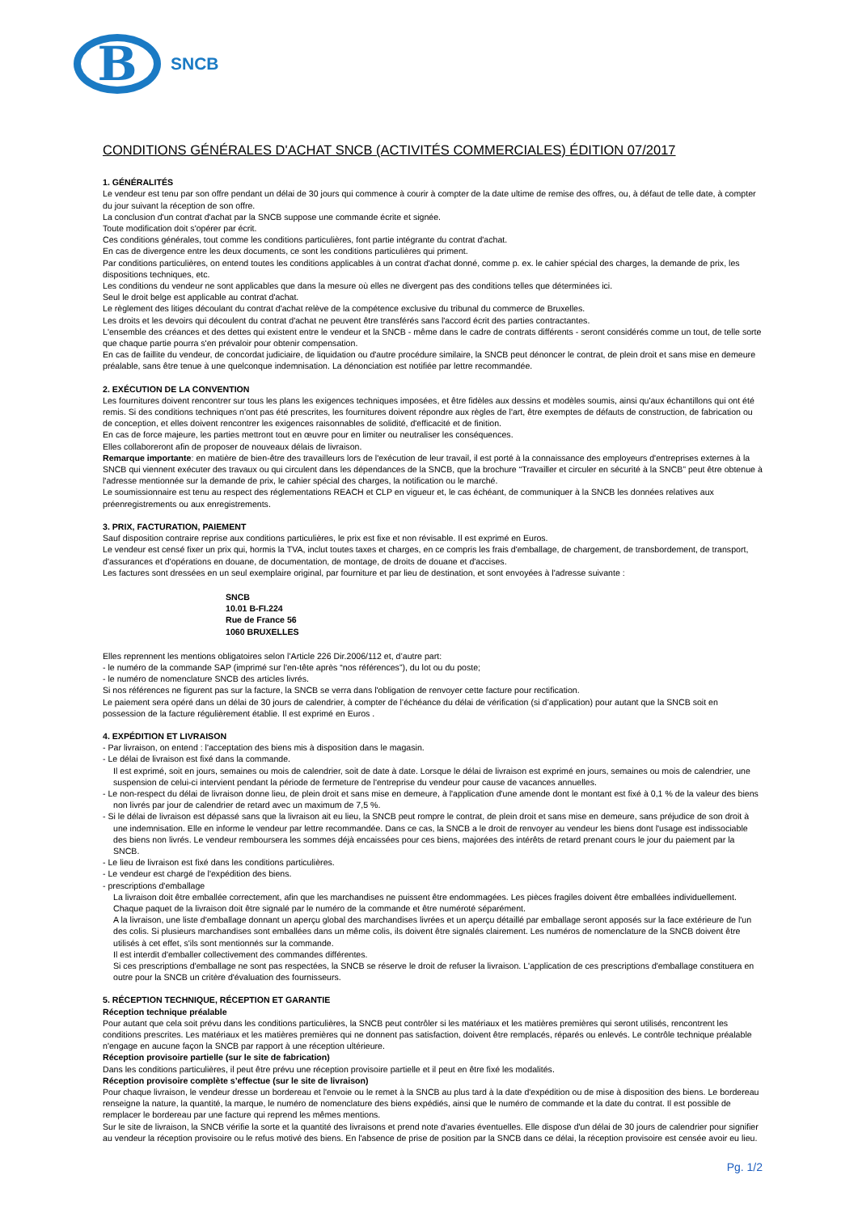B
SNCB
CONDITIONS GÉNÉRALES D'ACHAT SNCB (ACTIVITÉS COMMERCIALES) ÉDITION 07/2017
1. GÉNÉRALITÉS
Le vendeur est tenu par son offre pendant un délai de 30 jours qui commence à courir à compter de la date ultime de remise des offres, ou, à défaut de telle date, à compter du jour suivant la réception de son offre.
La conclusion d'un contrat d'achat par la SNCB suppose une commande écrite et signée.
Toute modification doit s'opérer par écrit.
Ces conditions générales, tout comme les conditions particulières, font partie intégrante du contrat d'achat.
En cas de divergence entre les deux documents, ce sont les conditions particulières qui priment.
Par conditions particulières, on entend toutes les conditions applicables à un contrat d'achat donné, comme p. ex. le cahier spécial des charges, la demande de prix, les dispositions techniques, etc.
Les conditions du vendeur ne sont applicables que dans la mesure où elles ne divergent pas des conditions telles que déterminées ici.
Seul le droit belge est applicable au contrat d'achat.
Le règlement des litiges découlant du contrat d'achat relève de la compétence exclusive du tribunal du commerce de Bruxelles.
Les droits et les devoirs qui découlent du contrat d'achat ne peuvent être transférés sans l'accord écrit des parties contractantes.
L'ensemble des créances et des dettes qui existent entre le vendeur et la SNCB - même dans le cadre de contrats différents - seront considérés comme un tout, de telle sorte que chaque partie pourra s'en prévaloir pour obtenir compensation.
En cas de faillite du vendeur, de concordat judiciaire, de liquidation ou d'autre procédure similaire, la SNCB peut dénoncer le contrat, de plein droit et sans mise en demeure préalable, sans être tenue à une quelconque indemnisation. La dénonciation est notifiée par lettre recommandée.
2. EXÉCUTION DE LA CONVENTION
Les fournitures doivent rencontrer sur tous les plans les exigences techniques imposées, et être fidèles aux dessins et modèles soumis, ainsi qu'aux échantillons qui ont été remis. Si des conditions techniques n'ont pas été prescrites, les fournitures doivent répondre aux règles de l'art, être exemptes de défauts de construction, de fabrication ou de conception, et elles doivent rencontrer les exigences raisonnables de solidité, d'efficacité et de finition.
En cas de force majeure, les parties mettront tout en œuvre pour en limiter ou neutraliser les conséquences.
Elles collaboreront afin de proposer de nouveaux délais de livraison.
Remarque importante: en matière de bien-être des travailleurs lors de l'exécution de leur travail, il est porté à la connaissance des employeurs d'entreprises externes à la SNCB qui viennent exécuter des travaux ou qui circulent dans les dépendances de la SNCB, que la brochure “Travailler et circuler en sécurité à la SNCB” peut être obtenue à l'adresse mentionnée sur la demande de prix, le cahier spécial des charges, la notification ou le marché.
Le soumissionnaire est tenu au respect des réglementations REACH et CLP en vigueur et, le cas échéant, de communiquer à la SNCB les données relatives aux préenregistrements ou aux enregistrements.
3. PRIX, FACTURATION, PAIEMENT
Sauf disposition contraire reprise aux conditions particulières, le prix est fixe et non révisable. Il est exprimé en Euros.
Le vendeur est censé fixer un prix qui, hormis la TVA, inclut toutes taxes et charges, en ce compris les frais d'emballage, de chargement, de transbordement, de transport, d'assurances et d'opérations en douane, de documentation, de montage, de droits de douane et d'accises.
Les factures sont dressées en un seul exemplaire original, par fourniture et par lieu de destination, et sont envoyées à l'adresse suivante :
SNCB
10.01 B-FI.224
Rue de France 56
1060 BRUXELLES
Elles reprennent les mentions obligatoires selon l’Article 226 Dir.2006/112 et, d’autre part:
- le numéro de la commande SAP (imprimé sur l'en-tête après “nos références”), du lot ou du poste;
- le numéro de nomenclature SNCB des articles livrés.
Si nos références ne figurent pas sur la facture, la SNCB se verra dans l'obligation de renvoyer cette facture pour rectification.
Le paiement sera opéré dans un délai de 30 jours de calendrier, à compter de l’échéance du délai de vérification (si d’application) pour autant que la SNCB soit en possession de la facture régulièrement établie. Il est exprimé en Euros .
4. EXPÉDITION ET LIVRAISON
- Par livraison, on entend : l'acceptation des biens mis à disposition dans le magasin.
- Le délai de livraison est fixé dans la commande.
Il est exprimé, soit en jours, semaines ou mois de calendrier, soit de date à date. Lorsque le délai de livraison est exprimé en jours, semaines ou mois de calendrier, une suspension de celui-ci intervient pendant la période de fermeture de l'entreprise du vendeur pour cause de vacances annuelles.
- Le non-respect du délai de livraison donne lieu, de plein droit et sans mise en demeure, à l'application d'une amende dont le montant est fixé à 0,1 % de la valeur des biens non livrés par jour de calendrier de retard avec un maximum de 7,5 %.
- Si le délai de livraison est dépassé sans que la livraison ait eu lieu, la SNCB peut rompre le contrat, de plein droit et sans mise en demeure, sans préjudice de son droit à une indemnisation. Elle en informe le vendeur par lettre recommandée. Dans ce cas, la SNCB a le droit de renvoyer au vendeur les biens dont l'usage est indissociable des biens non livrés. Le vendeur remboursera les sommes déjà encaissées pour ces biens, majorées des intérêts de retard prenant cours le jour du paiement par la SNCB.
- Le lieu de livraison est fixé dans les conditions particulières.
- Le vendeur est chargé de l'expédition des biens.
- prescriptions d'emballage
La livraison doit être emballée correctement, afin que les marchandises ne puissent être endommagées. Les pièces fragiles doivent être emballées individuellement. Chaque paquet de la livraison doit être signalé par le numéro de la commande et être numéroté séparément.
A la livraison, une liste d'emballage donnant un aperçu global des marchandises livrées et un aperçu détaillé par emballage seront apposés sur la face extérieure de l'un des colis. Si plusieurs marchandises sont emballées dans un même colis, ils doivent être signalés clairement. Les numéros de nomenclature de la SNCB doivent être utilisés à cet effet, s'ils sont mentionnés sur la commande.
Il est interdit d'emballer collectivement des commandes différentes.
Si ces prescriptions d'emballage ne sont pas respectées, la SNCB se réserve le droit de refuser la livraison. L'application de ces prescriptions d'emballage constituera en outre pour la SNCB un critère d'évaluation des fournisseurs.
5. RÉCEPTION TECHNIQUE, RÉCEPTION ET GARANTIE
Réception technique préalable
Pour autant que cela soit prévu dans les conditions particulières, la SNCB peut contrôler si les matériaux et les matières premières qui seront utilisés, rencontrent les conditions prescrites. Les matériaux et les matières premières qui ne donnent pas satisfaction, doivent être remplacés, réparés ou enlevés. Le contrôle technique préalable n'engage en aucune façon la SNCB par rapport à une réception ultérieure.
Réception provisoire partielle (sur le site de fabrication)
Dans les conditions particulières, il peut être prévu une réception provisoire partielle et il peut en être fixé les modalités.
Réception provisoire complète s’effectue (sur le site de livraison)
Pour chaque livraison, le vendeur dresse un bordereau et l'envoie ou le remet à la SNCB au plus tard à la date d'expédition ou de mise à disposition des biens. Le bordereau renseigne la nature, la quantité, la marque, le numéro de nomenclature des biens expédiés, ainsi que le numéro de commande et la date du contrat. Il est possible de remplacer le bordereau par une facture qui reprend les mêmes mentions.
Sur le site de livraison, la SNCB vérifie la sorte et la quantité des livraisons et prend note d'avaries éventuelles. Elle dispose d'un délai de 30 jours de calendrier pour signifier au vendeur la réception provisoire ou le refus motivé des biens. En l'absence de prise de position par la SNCB dans ce délai, la réception provisoire est censée avoir eu lieu.
Pg. 1/2